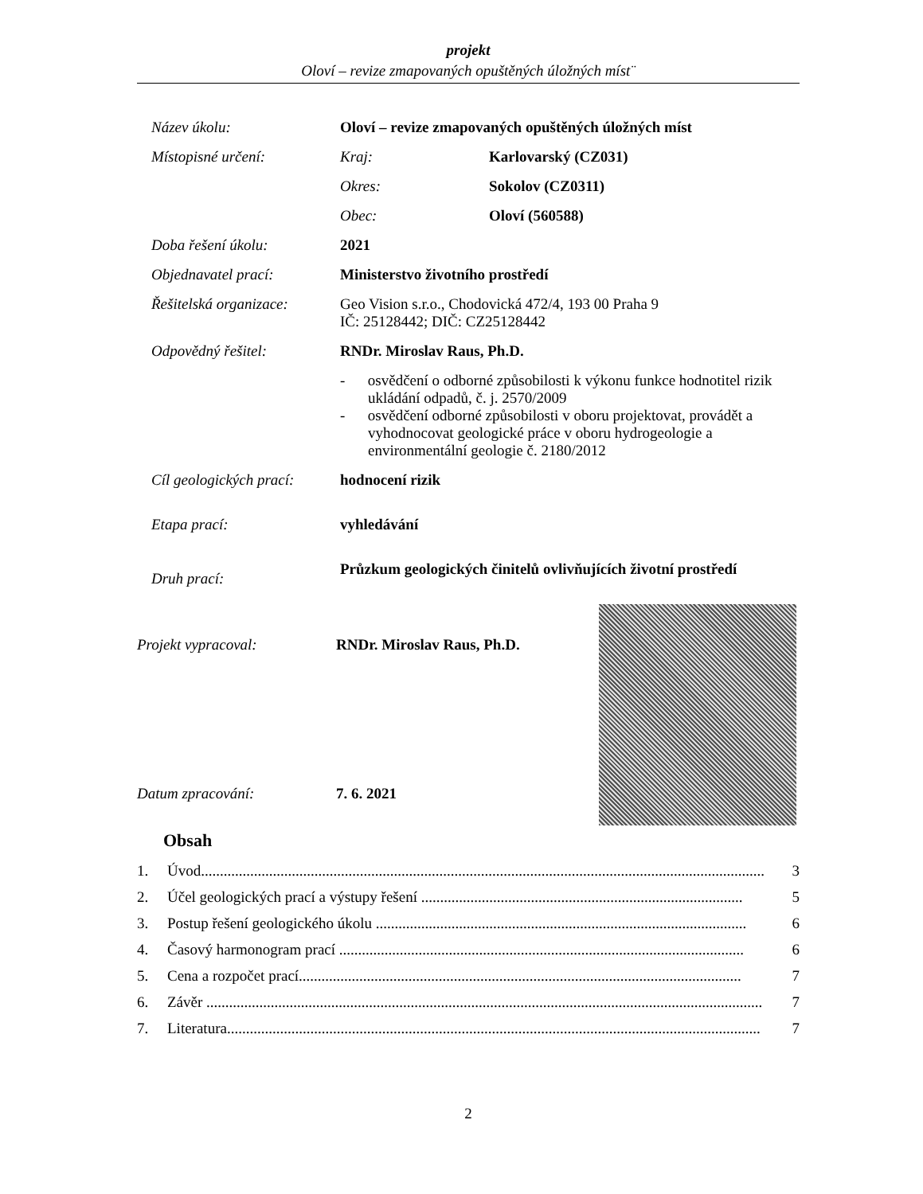projekt
Oloví – revize zmapovaných opuštěných úložných míst¨
| Název úkolu: | Oloví – revize zmapovaných opuštěných úložných míst | |
| Místopisné určení: | Kraj: | Karlovarský (CZ031) |
| | Okres: | Sokolov (CZ0311) |
| | Obec: | Oloví (560588) |
| Doba řešení úkolu: | 2021 | |
| Objednavatel prací: | Ministerstvo životního prostředí | |
| Řešitelská organizace: | Geo Vision s.r.o., Chodovická 472/4, 193 00 Praha 9 IČ: 25128442; DIČ: CZ25128442 | |
| Odpovědný řešitel: | RNDr. Miroslav Raus, Ph.D. | |
| | - osvědčení o odborné způsobilosti k výkonu funkce hodnotitel rizik ukládání odpadů, č. j. 2570/2009 - osvědčení odborné způsobilosti v oboru projektovat, provádět a vyhodnocovat geologické práce v oboru hydrogeologie a environmentální geologie č. 2180/2012 | |
| Cíl geologických prací: | hodnocení rizik | |
| Etapa prací: | vyhledávání | |
| Druh prací: | Průzkum geologických činitelů ovlivňujících životní prostředí | |
Projekt vypracoval: RNDr. Miroslav Raus, Ph.D.
Datum zpracování: 7. 6. 2021
Obsah
1. Úvod..................................................................................................................................................... 3
2. Účel geologických prací a výstupy řešení ..................................................................................... 5
3. Postup řešení geologického úkolu .................................................................................................. 6
4. Časový harmonogram prací ........................................................................................................... 6
5. Cena a rozpočet prací..................................................................................................................... 7
6. Závěr ................................................................................................................................................... 7
7. Literatura............................................................................................................................................. 7
2